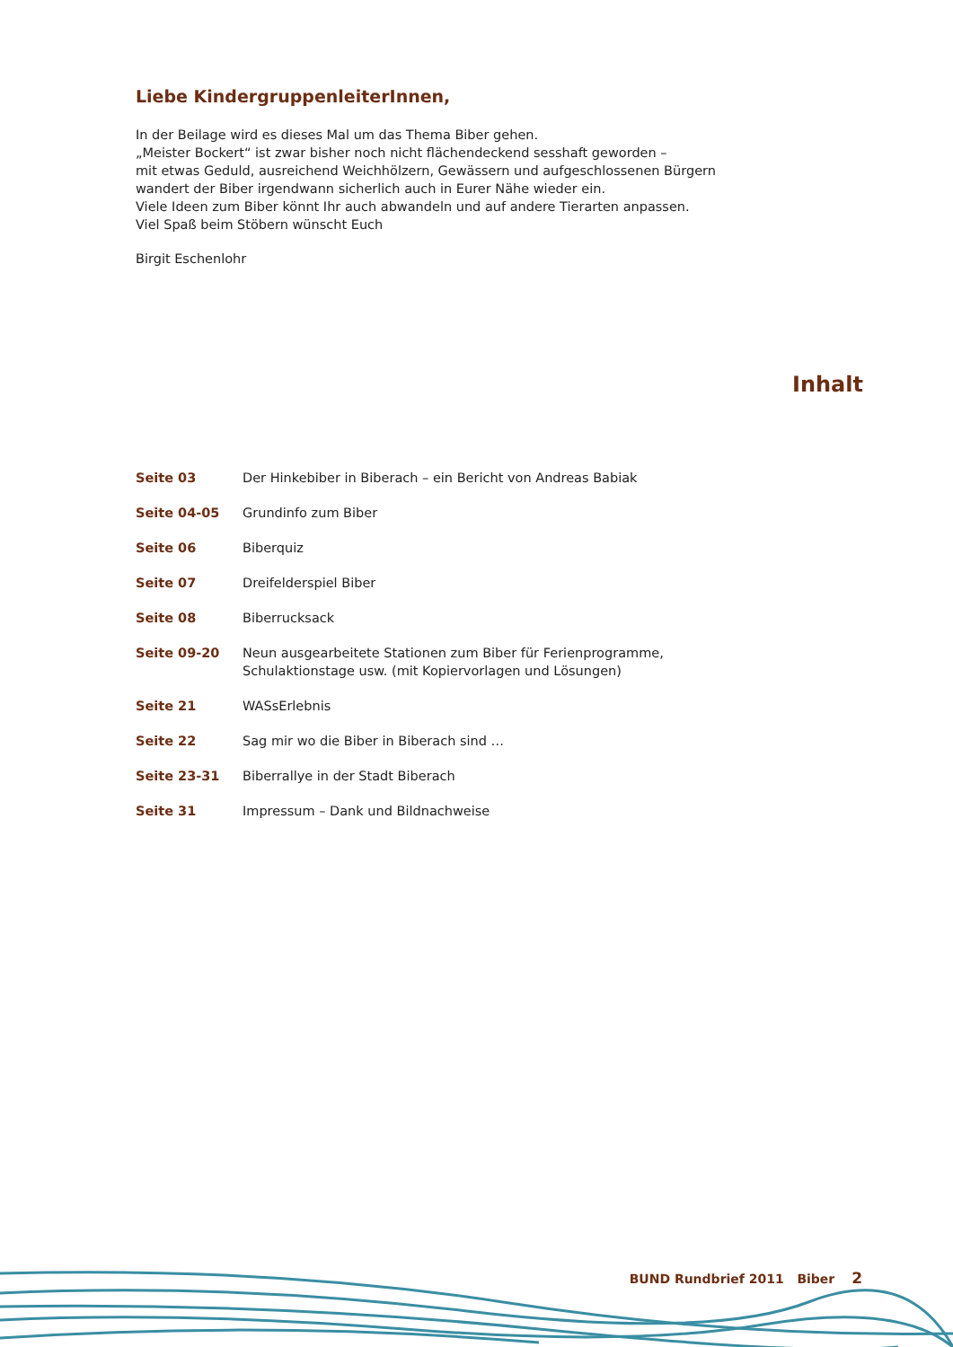Liebe KindergruppenleiterInnen,
In der Beilage wird es dieses Mal um das Thema Biber gehen.
„Meister Bockert“ ist zwar bisher noch nicht flächendeckend sesshaft geworden –
mit etwas Geduld, ausreichend Weichhölzern, Gewässern und aufgeschlossenen Bürgern
wandert der Biber irgendwann sicherlich auch in Eurer Nähe wieder ein.
Viele Ideen zum Biber könnt Ihr auch abwandeln und auf andere Tierarten anpassen.
Viel Spaß beim Stöbern wünscht Euch
Birgit Eschenlohr
Inhalt
Seite 03 Der Hinkebiber in Biberach – ein Bericht von Andreas Babiak
Seite 04-05 Grundinfo zum Biber
Seite 06 Biberquiz
Seite 07 Dreifelderspiel Biber
Seite 08 Biberrucksack
Seite 09-20 Neun ausgearbeitete Stationen zum Biber für Ferienprogramme,
Schulaktionstage usw. (mit Kopiervorlagen und Lösungen)
Seite 21 WASsErlebnis
Seite 22 Sag mir wo die Biber in Biberach sind …
Seite 23-31 Biberrallye in der Stadt Biberach
Seite 31 Impressum – Dank und Bildnachweise
BUND Rundbrief 2011 Biber 2